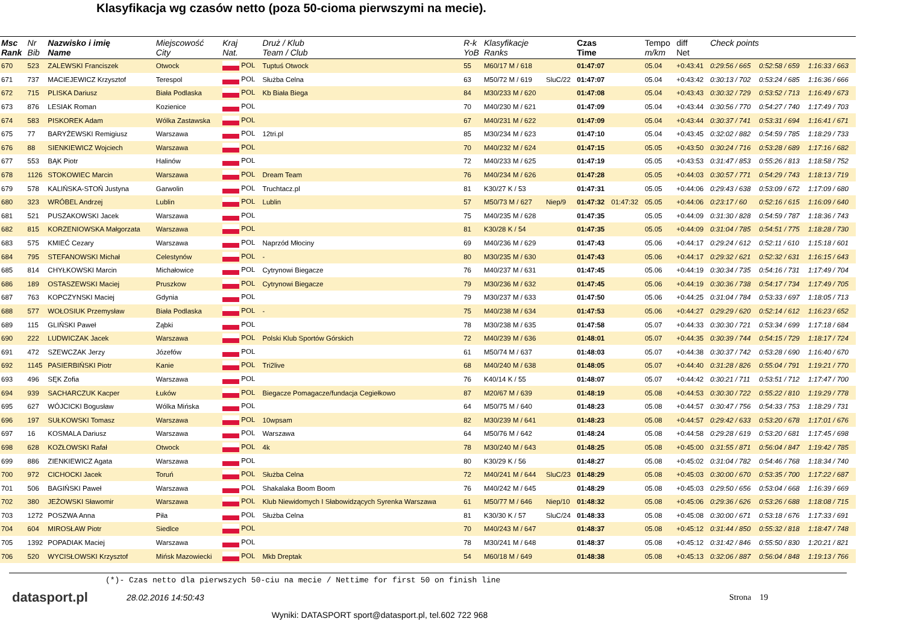Klasyfikacja wg czasów netto (poza 50-cioma pierwszymi na mecie).
| Msc Rank | Nr Bib | Nazwisko i imię Name | Miejscowość City | Kraj Nat. | Druż / Klub Team / Club | R-k YoB | Klasyfikacje Ranks | | Czas Time | | Tempo m/km | diff Net | Check points | | |
| --- | --- | --- | --- | --- | --- | --- | --- | --- | --- | --- | --- | --- | --- | --- | --- |
| 670 | 523 | ZALEWSKI Franciszek | Otwock | POL | Tuptuś Otwock | 55 | M60/17 M / 618 | | 01:47:07 | | 05.04 | +0:43:41 | 0:29:56 / 665 | 0:52:58 / 659 | 1:16:33 / 663 |
| 671 | 737 | MACIEJEWICZ Krzysztof | Terespol | POL | Służba Celna | 63 | M50/72 M / 619 | SluC/22 | 01:47:07 | | 05.04 | +0:43:42 | 0:30:13 / 702 | 0:53:24 / 685 | 1:16:36 / 666 |
| 672 | 715 | PLISKA Dariusz | Biała Podlaska | POL | Kb Biała Biega | 84 | M30/233 M / 620 | | 01:47:08 | | 05.04 | +0:43:43 | 0:30:32 / 729 | 0:53:52 / 713 | 1:16:49 / 673 |
| 673 | 876 | LESIAK Roman | Kozienice | POL | | 70 | M40/230 M / 621 | | 01:47:09 | | 05.04 | +0:43:44 | 0:30:56 / 770 | 0:54:27 / 740 | 1:17:49 / 703 |
| 674 | 583 | PISKOREK Adam | Wólka Zastawska | POL | | 67 | M40/231 M / 622 | | 01:47:09 | | 05.04 | +0:43:44 | 0:30:37 / 741 | 0:53:31 / 694 | 1:16:41 / 671 |
| 675 | 77 | BARYŻEWSKI Remigiusz | Warszawa | POL | 12tri.pl | 85 | M30/234 M / 623 | | 01:47:10 | | 05.04 | +0:43:45 | 0:32:02 / 882 | 0:54:59 / 785 | 1:18:29 / 733 |
| 676 | 88 | SIENKIEWICZ Wojciech | Warszawa | POL | | 70 | M40/232 M / 624 | | 01:47:15 | | 05.05 | +0:43:50 | 0:30:24 / 716 | 0:53:28 / 689 | 1:17:16 / 682 |
| 677 | 553 | BĄK Piotr | Halinów | POL | | 72 | M40/233 M / 625 | | 01:47:19 | | 05.05 | +0:43:53 | 0:31:47 / 853 | 0:55:26 / 813 | 1:18:58 / 752 |
| 678 | 1126 | STOKOWIEC Marcin | Warszawa | POL | Dream Team | 76 | M40/234 M / 626 | | 01:47:28 | | 05.05 | +0:44:03 | 0:30:57 / 771 | 0:54:29 / 743 | 1:18:13 / 719 |
| 679 | 578 | KALIŃSKA-STOŃ Justyna | Garwolin | POL | Truchtacz.pl | 81 | K30/27 K / 53 | | 01:47:31 | | 05.05 | +0:44:06 | 0:29:43 / 638 | 0:53:09 / 672 | 1:17:09 / 680 |
| 680 | 323 | WRÓBEL Andrzej | Lublin | POL | Lublin | 57 | M50/73 M / 627 | Niep/9 | 01:47:32 | 01:47:32 | 05.05 | +0:44:06 | 0:23:17 / 60 | 0:52:16 / 615 | 1:16:09 / 640 |
| 681 | 521 | PUSZAKOWSKI Jacek | Warszawa | POL | | 75 | M40/235 M / 628 | | 01:47:35 | | 05.05 | +0:44:09 | 0:31:30 / 828 | 0:54:59 / 787 | 1:18:36 / 743 |
| 682 | 815 | KORZENIOWSKA Małgorzata | Warszawa | POL | | 81 | K30/28 K / 54 | | 01:47:35 | | 05.05 | +0:44:09 | 0:31:04 / 785 | 0:54:51 / 775 | 1:18:28 / 730 |
| 683 | 575 | KMIEĆ Cezary | Warszawa | POL | Naprzód Młociny | 69 | M40/236 M / 629 | | 01:47:43 | | 05.06 | +0:44:17 | 0:29:24 / 612 | 0:52:11 / 610 | 1:15:18 / 601 |
| 684 | 795 | STEFANOWSKI Michał | Celestynów | POL | - | 80 | M30/235 M / 630 | | 01:47:43 | | 05.06 | +0:44:17 | 0:29:32 / 621 | 0:52:32 / 631 | 1:16:15 / 643 |
| 685 | 814 | CHYŁKOWSKI Marcin | Michałowice | POL | Cytrynowi Biegacze | 76 | M40/237 M / 631 | | 01:47:45 | | 05.06 | +0:44:19 | 0:30:34 / 735 | 0:54:16 / 731 | 1:17:49 / 704 |
| 686 | 189 | OSTASZEWSKI Maciej | Pruszkow | POL | Cytrynowi Biegacze | 79 | M30/236 M / 632 | | 01:47:45 | | 05.06 | +0:44:19 | 0:30:36 / 738 | 0:54:17 / 734 | 1:17:49 / 705 |
| 687 | 763 | KOPCZYNSKI Maciej | Gdynia | POL | | 79 | M30/237 M / 633 | | 01:47:50 | | 05.06 | +0:44:25 | 0:31:04 / 784 | 0:53:33 / 697 | 1:18:05 / 713 |
| 688 | 577 | WOŁOSIUK Przemysław | Biała Podlaska | POL | - | 75 | M40/238 M / 634 | | 01:47:53 | | 05.06 | +0:44:27 | 0:29:29 / 620 | 0:52:14 / 612 | 1:16:23 / 652 |
| 689 | 115 | GLIŃSKI Paweł | Ząbki | POL | | 78 | M30/238 M / 635 | | 01:47:58 | | 05.07 | +0:44:33 | 0:30:30 / 721 | 0:53:34 / 699 | 1:17:18 / 684 |
| 690 | 222 | LUDWICZAK Jacek | Warszawa | POL | Polski Klub Sportów Górskich | 72 | M40/239 M / 636 | | 01:48:01 | | 05.07 | +0:44:35 | 0:30:39 / 744 | 0:54:15 / 729 | 1:18:17 / 724 |
| 691 | 472 | SZEWCZAK Jerzy | Józefów | POL | | 61 | M50/74 M / 637 | | 01:48:03 | | 05.07 | +0:44:38 | 0:30:37 / 742 | 0:53:28 / 690 | 1:16:40 / 670 |
| 692 | 1145 | PASIERBIŃSKI Piotr | Kanie | POL | Tri2live | 68 | M40/240 M / 638 | | 01:48:05 | | 05.07 | +0:44:40 | 0:31:28 / 826 | 0:55:04 / 791 | 1:19:21 / 770 |
| 693 | 496 | SĘK Zofia | Warszawa | POL | | 76 | K40/14 K / 55 | | 01:48:07 | | 05.07 | +0:44:42 | 0:30:21 / 711 | 0:53:51 / 712 | 1:17:47 / 700 |
| 694 | 939 | SACHARCZUK Kacper | Łuków | POL | Biegacze Pomagacze/fundacja Cegiełkowo | 87 | M20/67 M / 639 | | 01:48:19 | | 05.08 | +0:44:53 | 0:30:30 / 722 | 0:55:22 / 810 | 1:19:29 / 778 |
| 695 | 627 | WÓJCICKI Bogusław | Wólka Mińska | POL | | 64 | M50/75 M / 640 | | 01:48:23 | | 05.08 | +0:44:57 | 0:30:47 / 756 | 0:54:33 / 753 | 1:18:29 / 731 |
| 696 | 197 | SUŁKOWSKI Tomasz | Warszawa | POL | 10wpsam | 82 | M30/239 M / 641 | | 01:48:23 | | 05.08 | +0:44:57 | 0:29:42 / 633 | 0:53:20 / 678 | 1:17:01 / 676 |
| 697 | 16 | KOSMALA Dariusz | Warszawa | POL | Warszawa | 64 | M50/76 M / 642 | | 01:48:24 | | 05.08 | +0:44:58 | 0:29:28 / 619 | 0:53:20 / 681 | 1:17:45 / 698 |
| 698 | 628 | KOZŁOWSKI Rafał | Otwock | POL | 4k | 78 | M30/240 M / 643 | | 01:48:25 | | 05.08 | +0:45:00 | 0:31:55 / 871 | 0:56:04 / 847 | 1:19:42 / 785 |
| 699 | 886 | ZIENKIEWICZ Agata | Warszawa | POL | | 80 | K30/29 K / 56 | | 01:48:27 | | 05.08 | +0:45:02 | 0:31:04 / 782 | 0:54:46 / 768 | 1:18:34 / 740 |
| 700 | 972 | CICHOCKI Jacek | Toruń | POL | Służba Celna | 72 | M40/241 M / 644 | SluC/23 | 01:48:29 | | 05.08 | +0:45:03 | 0:30:00 / 670 | 0:53:35 / 700 | 1:17:22 / 687 |
| 701 | 506 | BAGIŃSKI Paweł | Warszawa | POL | Shakalaka Boom Boom | 76 | M40/242 M / 645 | | 01:48:29 | | 05.08 | +0:45:03 | 0:29:50 / 656 | 0:53:04 / 668 | 1:16:39 / 669 |
| 702 | 380 | JEŻOWSKI Sławomir | Warszawa | POL | Klub Niewidomych I Słabowidzących Syrenka Warszawa | 61 | M50/77 M / 646 | Niep/10 | 01:48:32 | | 05.08 | +0:45:06 | 0:29:36 / 626 | 0:53:26 / 688 | 1:18:08 / 715 |
| 703 | 1272 | POSZWA Anna | Piła | POL | Służba Celna | 81 | K30/30 K / 57 | SluC/24 | 01:48:33 | | 05.08 | +0:45:08 | 0:30:00 / 671 | 0:53:18 / 676 | 1:17:33 / 691 |
| 704 | 604 | MIROSŁAW Piotr | Siedlce | POL | | 70 | M40/243 M / 647 | | 01:48:37 | | 05.08 | +0:45:12 | 0:31:44 / 850 | 0:55:32 / 818 | 1:18:47 / 748 |
| 705 | 1392 | POPADIAK Maciej | Warszawa | POL | | 78 | M30/241 M / 648 | | 01:48:37 | | 05.08 | +0:45:12 | 0:31:42 / 846 | 0:55:50 / 830 | 1:20:21 / 821 |
| 706 | 520 | WYCISŁOWSKI Krzysztof | Mińsk Mazowiecki | POL | Mkb Dreptak | 54 | M60/18 M / 649 | | 01:48:38 | | 05.08 | +0:45:13 | 0:32:06 / 887 | 0:56:04 / 848 | 1:19:13 / 766 |
(*)- Czas netto dla pierwszych 50-ciu na mecie / Nettime for first 50 on finish line
datasport.pl
28.02.2016 14:50:43 Strona 19
Wyniki: DATASPORT sport@datasport.pl, tel.602 722 968